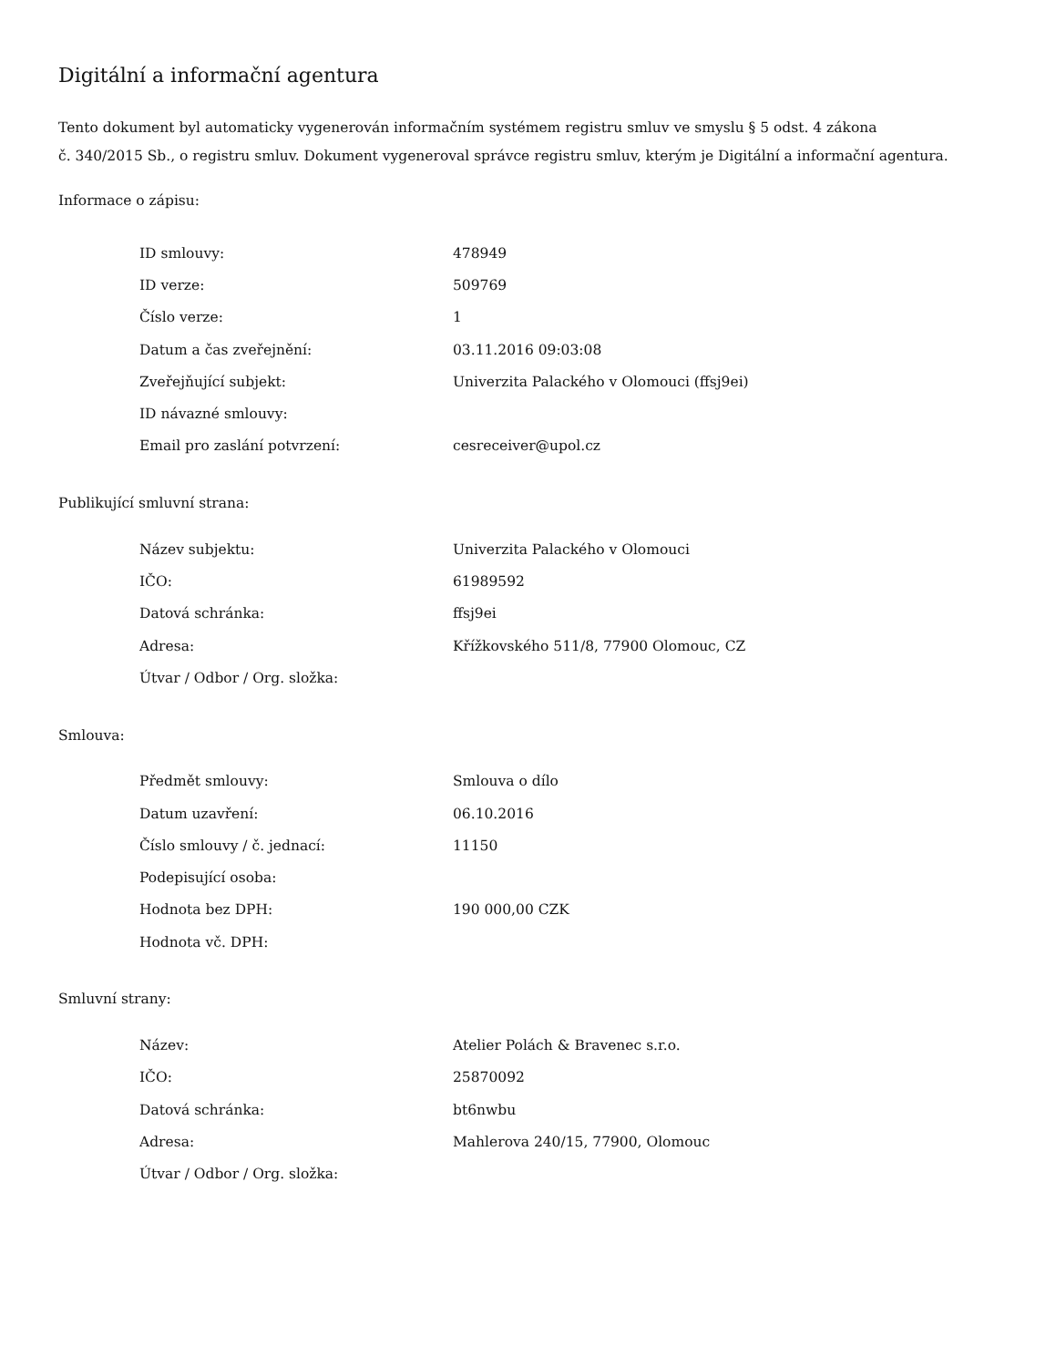Digitální a informační agentura
Tento dokument byl automaticky vygenerován informačním systémem registru smluv ve smyslu § 5 odst. 4 zákona
č. 340/2015 Sb., o registru smluv. Dokument vygeneroval správce registru smluv, kterým je Digitální a informační agentura.
Informace o zápisu:
| ID smlouvy: | 478949 |
| ID verze: | 509769 |
| Číslo verze: | 1 |
| Datum a čas zveřejnění: | 03.11.2016 09:03:08 |
| Zveřejňující subjekt: | Univerzita Palackého v Olomouci (ffsj9ei) |
| ID návazné smlouvy: | |
| Email pro zaslání potvrzení: | cesreceiver@upol.cz |
Publikující smluvní strana:
| Název subjektu: | Univerzita Palackého v Olomouci |
| IČO: | 61989592 |
| Datová schránka: | ffsj9ei |
| Adresa: | Křížkovského 511/8, 77900 Olomouc, CZ |
| Útvar / Odbor / Org. složka: | |
Smlouva:
| Předmět smlouvy: | Smlouva o dílo |
| Datum uzavření: | 06.10.2016 |
| Číslo smlouvy / č. jednací: | 11150 |
| Podepisující osoba: | |
| Hodnota bez DPH: | 190 000,00 CZK |
| Hodnota vč. DPH: | |
Smluvní strany:
| Název: | Atelier Polách & Bravenec s.r.o. |
| IČO: | 25870092 |
| Datová schránka: | bt6nwbu |
| Adresa: | Mahlerova 240/15, 77900, Olomouc |
| Útvar / Odbor / Org. složka: | |